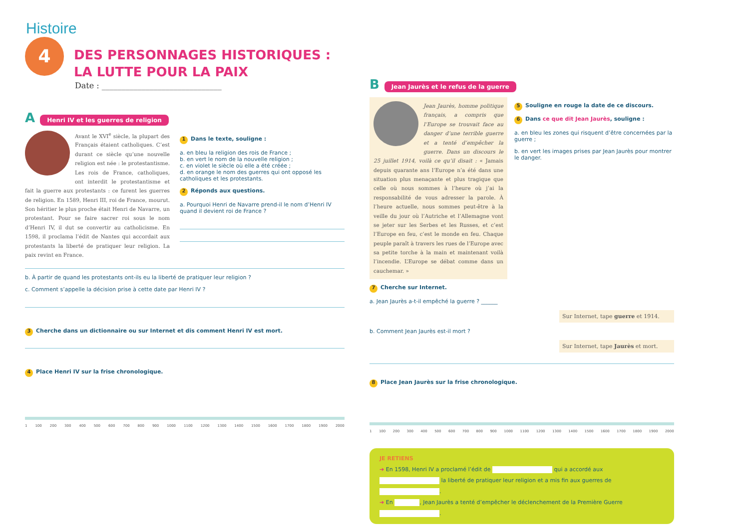Histoire
4
DES PERSONNAGES HISTORIQUES :
LA LUTTE POUR LA PAIX
Date : ______________________________
A Henri IV et les guerres de religion
Avant le XVI<sup>e</sup> siècle, la plupart des Français étaient catholiques. C’est durant ce siècle qu’une nouvelle religion est née : le protestantisme. Les rois de France, catholiques, ont interdit le protestantisme et fait la guerre aux protestants : ce furent les guerres de religion. En 1589, Henri III, roi de France, mourut. Son héritier le plus proche était Henri de Navarre, un protestant. Pour se faire sacrer roi sous le nom d’Henri IV, il dut se convertir au catholicisme. En 1598, il proclama l’édit de Nantes qui accordait aux protestants la liberté de pratiquer leur religion. La paix revint en France.
1 Dans le texte, souligne :
a. en bleu la religion des rois de France ;
b. en vert le nom de la nouvelle religion ;
c. en violet le siècle où elle a été créée ;
d. en orange le nom des guerres qui ont opposé les catholiques et les protestants.
2 Réponds aux questions.
a. Pourquoi Henri de Navarre prend-il le nom d’Henri IV quand il devient roi de France ?
b. À partir de quand les protestants ont-ils eu la liberté de pratiquer leur religion ?
c. Comment s’appelle la décision prise à cette date par Henri IV ?
3 Cherche dans un dictionnaire ou sur Internet et dis comment Henri IV est mort.
4 Place Henri IV sur la frise chronologique.
1 100 200 300 400 500 600 700 800 900 1000 1100 1200 1300 1400 1500 1600 1700 1800 1900 2000
B Jean Jaurès et le refus de la guerre
Jean Jaurès, homme politique français, a compris que l’Europe se trouvait face au danger d’une terrible guerre et a tenté d’empêcher la guerre. Dans un discours le 25 juillet 1914, voilà ce qu’il disait : « Jamais depuis quarante ans l’Europe n’a été dans une situation plus menaçante et plus tragique que celle où nous sommes à l’heure où j’ai la responsabilité de vous adresser la parole. À l’heure actuelle, nous sommes peut-être à la veille du jour où l’Autriche et l’Allemagne vont se jeter sur les Serbes et les Russes, et c’est l’Europe en feu, c’est le monde en feu. Chaque peuple paraît à travers les rues de l’Europe avec sa petite torche à la main et maintenant voilà l’incendie. L’Europe se débat comme dans un cauchemar. »
5 Souligne en rouge la date de ce discours.
6 Dans ce que dit Jean Jaurès, souligne :
a. en bleu les zones qui risquent d’être concernées par la guerre ;
b. en vert les images prises par Jean Jaurès pour montrer le danger.
7 Cherche sur Internet.
a. Jean Jaurès a-t-il empêché la guerre ? ______
Sur Internet, tape guerre et 1914.
b. Comment Jean Jaurès est-il mort ?
Sur Internet, tape Jaurès et mort.
8 Place Jean Jaurès sur la frise chronologique.
1 100 200 300 400 500 600 700 800 900 1000 1100 1200 1300 1400 1500 1600 1700 1800 1900 2000
JE RETIENS
➔ En 1598, Henri IV a proclamé l’édit de qui a accordé aux la liberté de pratiquer leur religion et a mis fin aux guerres de .
➔ En , Jean Jaurès a tenté d’empêcher le déclenchement de la Première Guerre .